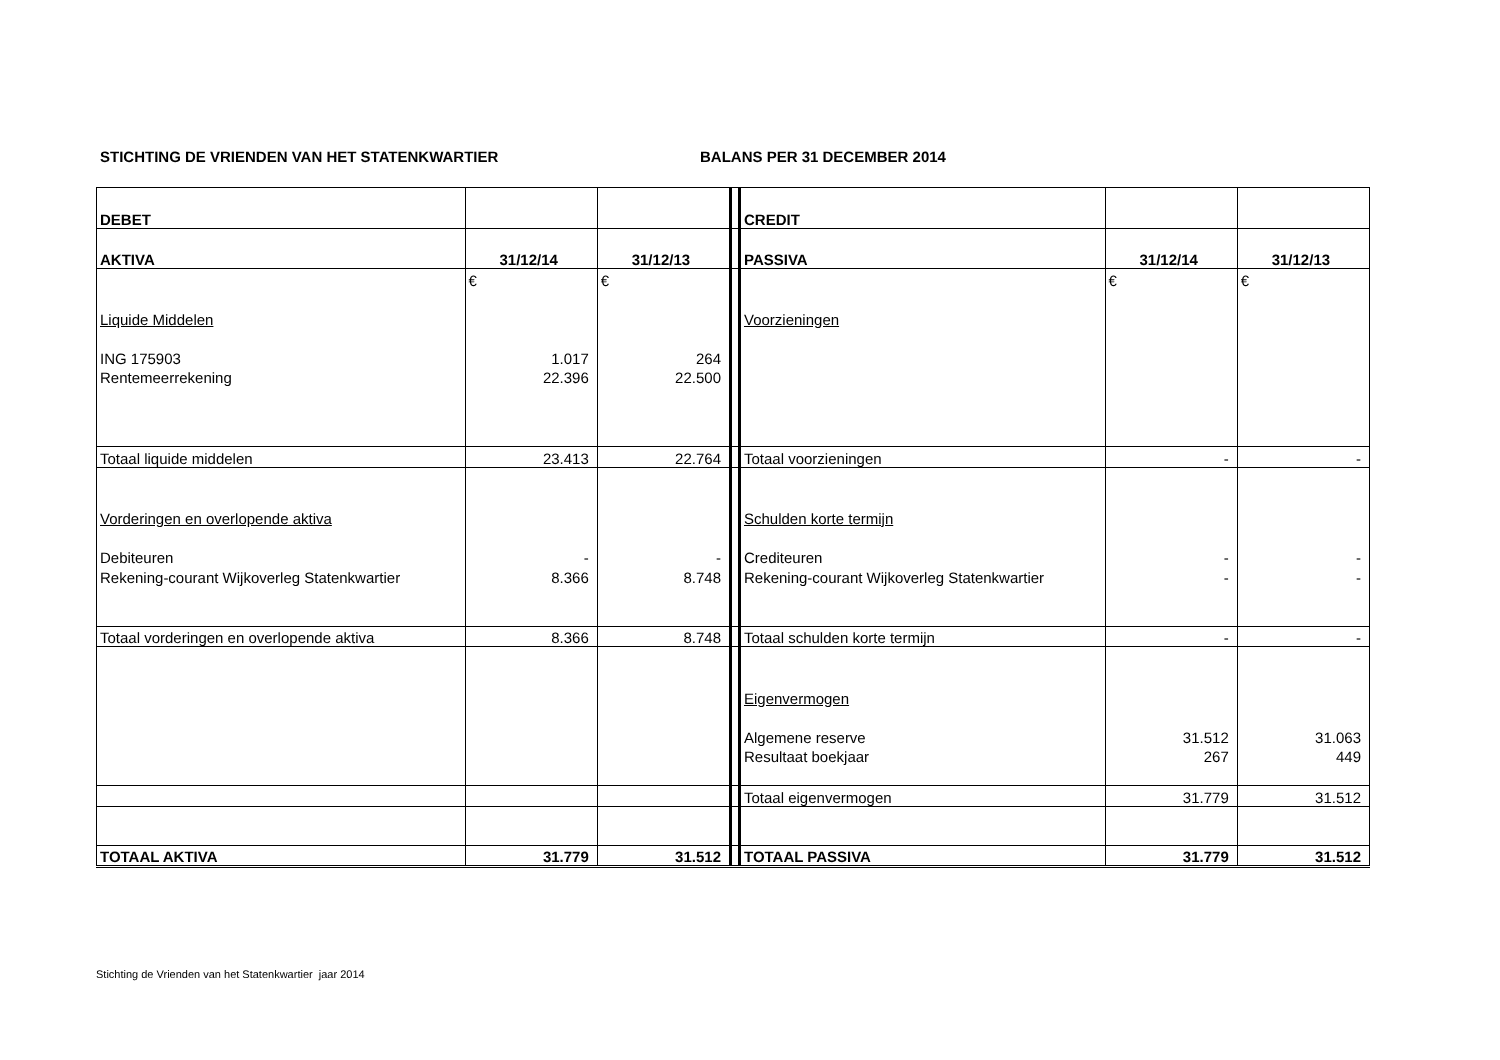STICHTING DE VRIENDEN VAN HET STATENKWARTIER BALANS PER 31 DECEMBER 2014
| DEBET | | | | CREDIT | | |
| AKTIVA | 31/12/14 | 31/12/13 | | PASSIVA | 31/12/14 | 31/12/13 |
| | € | € | | | € | € |
| Liquide Middelen | | | | Voorzieningen | | |
| ING 175903 | 1.017 | 264 | | | | |
| Rentemeerrekening | 22.396 | 22.500 | | | | |
| Totaal liquide middelen | 23.413 | 22.764 | | Totaal voorzieningen | - | - |
| Vorderingen en overlopende aktiva | | | | Schulden korte termijn | | |
| Debiteuren | - | - | | Crediteuren | - | - |
| Rekening-courant Wijkoverleg Statenkwartier | 8.366 | 8.748 | | Rekening-courant Wijkoverleg Statenkwartier | - | - |
| Totaal vorderingen en overlopende aktiva | 8.366 | 8.748 | | Totaal schulden korte termijn | - | - |
| | | | | Eigenvermogen | | |
| | | | | Algemene reserve | 31.512 | 31.063 |
| | | | | Resultaat boekjaar | 267 | 449 |
| | | | | Totaal eigenvermogen | 31.779 | 31.512 |
| TOTAAL AKTIVA | 31.779 | 31.512 | | TOTAAL PASSIVA | 31.779 | 31.512 |
Stichting de Vrienden van het Statenkwartier jaar 2014